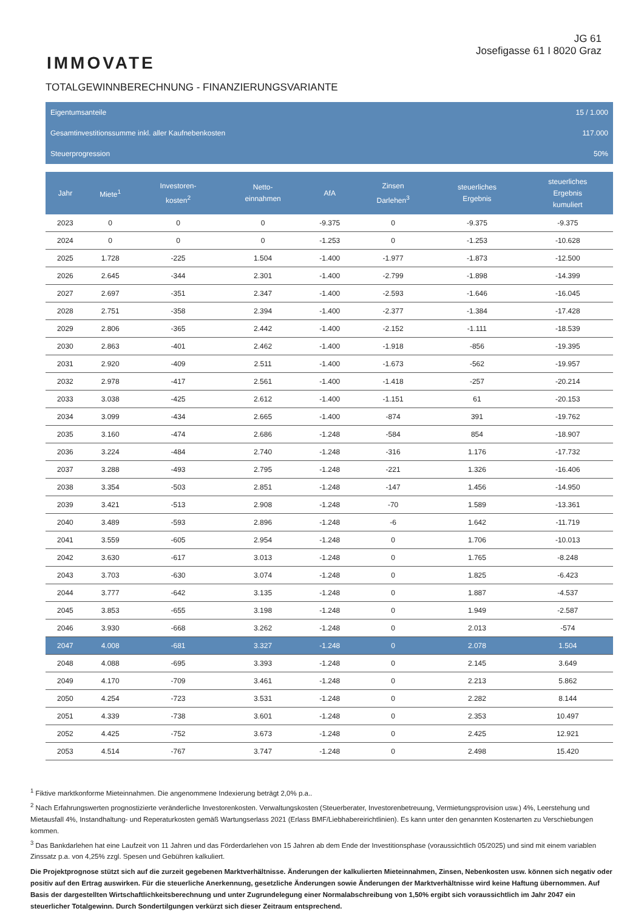IMMOVATE
JG 61
Josefigasse 61 I 8020 Graz
TOTALGEWINNBERECHNUNG - FINANZIERUNGSVARIANTE
Eigentumsanteile 15 / 1.000
Gesamtinvestitionssumme inkl. aller Kaufnebenkosten 117.000
Steuerprogression 50%
| Jahr | Miete<sup>1</sup> | Investoren- kosten<sup>2</sup> | Netto- einnahmen | AfA | Zinsen Darlehen<sup>3</sup> | steuerliches Ergebnis | steuerliches Ergebnis kumuliert |
| --- | --- | --- | --- | --- | --- | --- | --- |
| 2023 | 0 | 0 | 0 | -9.375 | 0 | -9.375 | -9.375 |
| 2024 | 0 | 0 | 0 | -1.253 | 0 | -1.253 | -10.628 |
| 2025 | 1.728 | -225 | 1.504 | -1.400 | -1.977 | -1.873 | -12.500 |
| 2026 | 2.645 | -344 | 2.301 | -1.400 | -2.799 | -1.898 | -14.399 |
| 2027 | 2.697 | -351 | 2.347 | -1.400 | -2.593 | -1.646 | -16.045 |
| 2028 | 2.751 | -358 | 2.394 | -1.400 | -2.377 | -1.384 | -17.428 |
| 2029 | 2.806 | -365 | 2.442 | -1.400 | -2.152 | -1.111 | -18.539 |
| 2030 | 2.863 | -401 | 2.462 | -1.400 | -1.918 | -856 | -19.395 |
| 2031 | 2.920 | -409 | 2.511 | -1.400 | -1.673 | -562 | -19.957 |
| 2032 | 2.978 | -417 | 2.561 | -1.400 | -1.418 | -257 | -20.214 |
| 2033 | 3.038 | -425 | 2.612 | -1.400 | -1.151 | 61 | -20.153 |
| 2034 | 3.099 | -434 | 2.665 | -1.400 | -874 | 391 | -19.762 |
| 2035 | 3.160 | -474 | 2.686 | -1.248 | -584 | 854 | -18.907 |
| 2036 | 3.224 | -484 | 2.740 | -1.248 | -316 | 1.176 | -17.732 |
| 2037 | 3.288 | -493 | 2.795 | -1.248 | -221 | 1.326 | -16.406 |
| 2038 | 3.354 | -503 | 2.851 | -1.248 | -147 | 1.456 | -14.950 |
| 2039 | 3.421 | -513 | 2.908 | -1.248 | -70 | 1.589 | -13.361 |
| 2040 | 3.489 | -593 | 2.896 | -1.248 | -6 | 1.642 | -11.719 |
| 2041 | 3.559 | -605 | 2.954 | -1.248 | 0 | 1.706 | -10.013 |
| 2042 | 3.630 | -617 | 3.013 | -1.248 | 0 | 1.765 | -8.248 |
| 2043 | 3.703 | -630 | 3.074 | -1.248 | 0 | 1.825 | -6.423 |
| 2044 | 3.777 | -642 | 3.135 | -1.248 | 0 | 1.887 | -4.537 |
| 2045 | 3.853 | -655 | 3.198 | -1.248 | 0 | 1.949 | -2.587 |
| 2046 | 3.930 | -668 | 3.262 | -1.248 | 0 | 2.013 | -574 |
| 2047 | 4.008 | -681 | 3.327 | -1.248 | 0 | 2.078 | 1.504 |
| 2048 | 4.088 | -695 | 3.393 | -1.248 | 0 | 2.145 | 3.649 |
| 2049 | 4.170 | -709 | 3.461 | -1.248 | 0 | 2.213 | 5.862 |
| 2050 | 4.254 | -723 | 3.531 | -1.248 | 0 | 2.282 | 8.144 |
| 2051 | 4.339 | -738 | 3.601 | -1.248 | 0 | 2.353 | 10.497 |
| 2052 | 4.425 | -752 | 3.673 | -1.248 | 0 | 2.425 | 12.921 |
| 2053 | 4.514 | -767 | 3.747 | -1.248 | 0 | 2.498 | 15.420 |
<sup>1</sup> Fiktive marktkonforme Mieteinnahmen. Die angenommene Indexierung beträgt 2,0% p.a..
<sup>2</sup> Nach Erfahrungswerten prognostizierte veränderliche Investorenkosten. Verwaltungskosten (Steuerberater, Investorenbetreuung, Vermietungsprovision usw.) 4%, Leerstehung und Mietausfall 4%, Instandhaltung- und Reperaturkosten gemäß Wartungserlass 2021 (Erlass BMF/Liebhabereirichtlinien). Es kann unter den genannten Kostenarten zu Verschiebungen kommen.
<sup>3</sup> Das Bankdarlehen hat eine Laufzeit von 11 Jahren und das Förderdarlehen von 15 Jahren ab dem Ende der Investitionsphase (voraussichtlich 05/2025) und sind mit einem variablen Zinssatz p.a. von 4,25% zzgl. Spesen und Gebühren kalkuliert.
Die Projektprognose stützt sich auf die zurzeit gegebenen Marktverhältnisse. Änderungen der kalkulierten Mieteinnahmen, Zinsen, Nebenkosten usw. können sich negativ oder positiv auf den Ertrag auswirken. Für die steuerliche Anerkennung, gesetzliche Änderungen sowie Änderungen der Marktverhältnisse wird keine Haftung übernommen. Auf Basis der dargestellten Wirtschaftlichkeitsberechnung und unter Zugrundelegung einer Normalabschreibung von 1,50% ergibt sich voraussichtlich im Jahr 2047 ein steuerlicher Totalgewinn. Durch Sondertilgungen verkürzt sich dieser Zeitraum entsprechend.